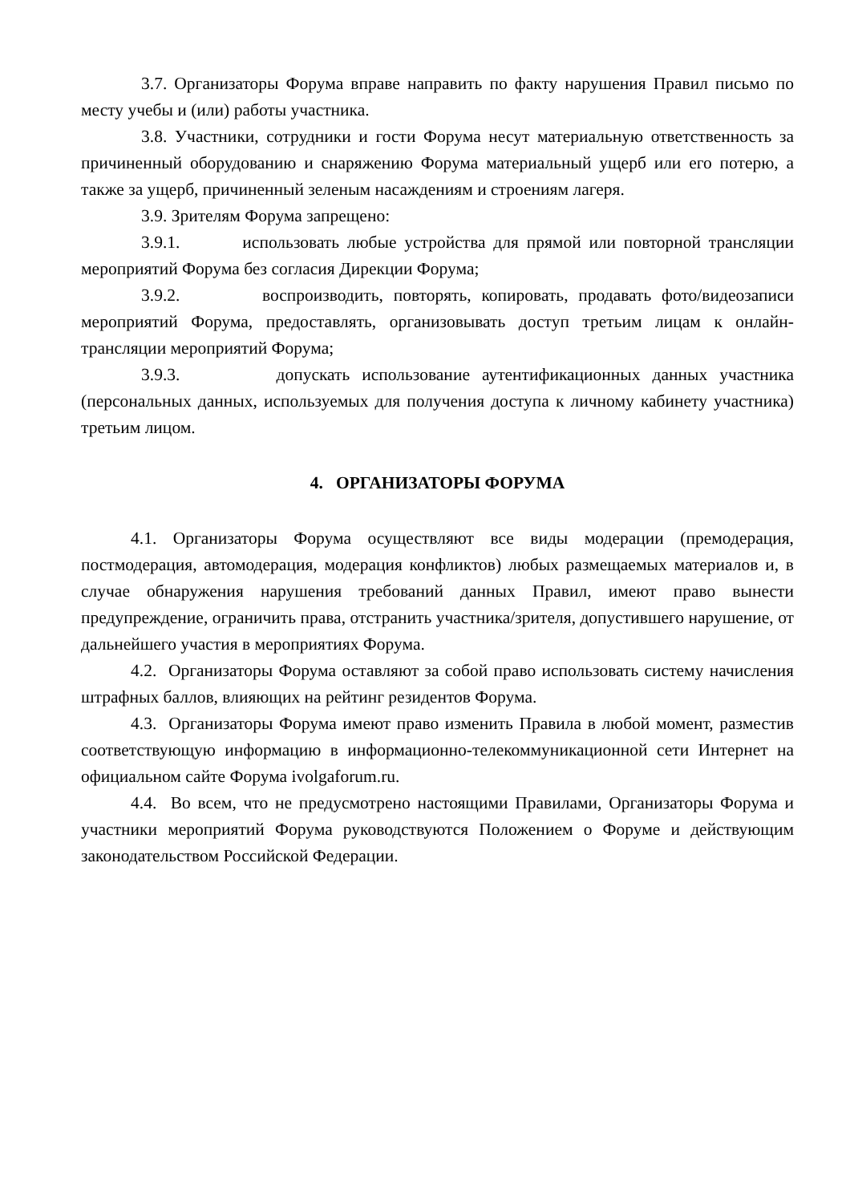3.7. Организаторы Форума вправе направить по факту нарушения Правил письмо по месту учебы и (или) работы участника.
3.8. Участники, сотрудники и гости Форума несут материальную ответственность за причиненный оборудованию и снаряжению Форума материальный ущерб или его потерю, а также за ущерб, причиненный зеленым насаждениям и строениям лагеря.
3.9. Зрителям Форума запрещено:
3.9.1. использовать любые устройства для прямой или повторной трансляции мероприятий Форума без согласия Дирекции Форума;
3.9.2. воспроизводить, повторять, копировать, продавать фото/видеозаписи мероприятий Форума, предоставлять, организовывать доступ третьим лицам к онлайн-трансляции мероприятий Форума;
3.9.3. допускать использование аутентификационных данных участника (персональных данных, используемых для получения доступа к личному кабинету участника) третьим лицом.
4. ОРГАНИЗАТОРЫ ФОРУМА
4.1. Организаторы Форума осуществляют все виды модерации (премодерация, постмодерация, автомодерация, модерация конфликтов) любых размещаемых материалов и, в случае обнаружения нарушения требований данных Правил, имеют право вынести предупреждение, ограничить права, отстранить участника/зрителя, допустившего нарушение, от дальнейшего участия в мероприятиях Форума.
4.2. Организаторы Форума оставляют за собой право использовать систему начисления штрафных баллов, влияющих на рейтинг резидентов Форума.
4.3. Организаторы Форума имеют право изменить Правила в любой момент, разместив соответствующую информацию в информационно-телекоммуникационной сети Интернет на официальном сайте Форума ivolgaforum.ru.
4.4. Во всем, что не предусмотрено настоящими Правилами, Организаторы Форума и участники мероприятий Форума руководствуются Положением о Форуме и действующим законодательством Российской Федерации.